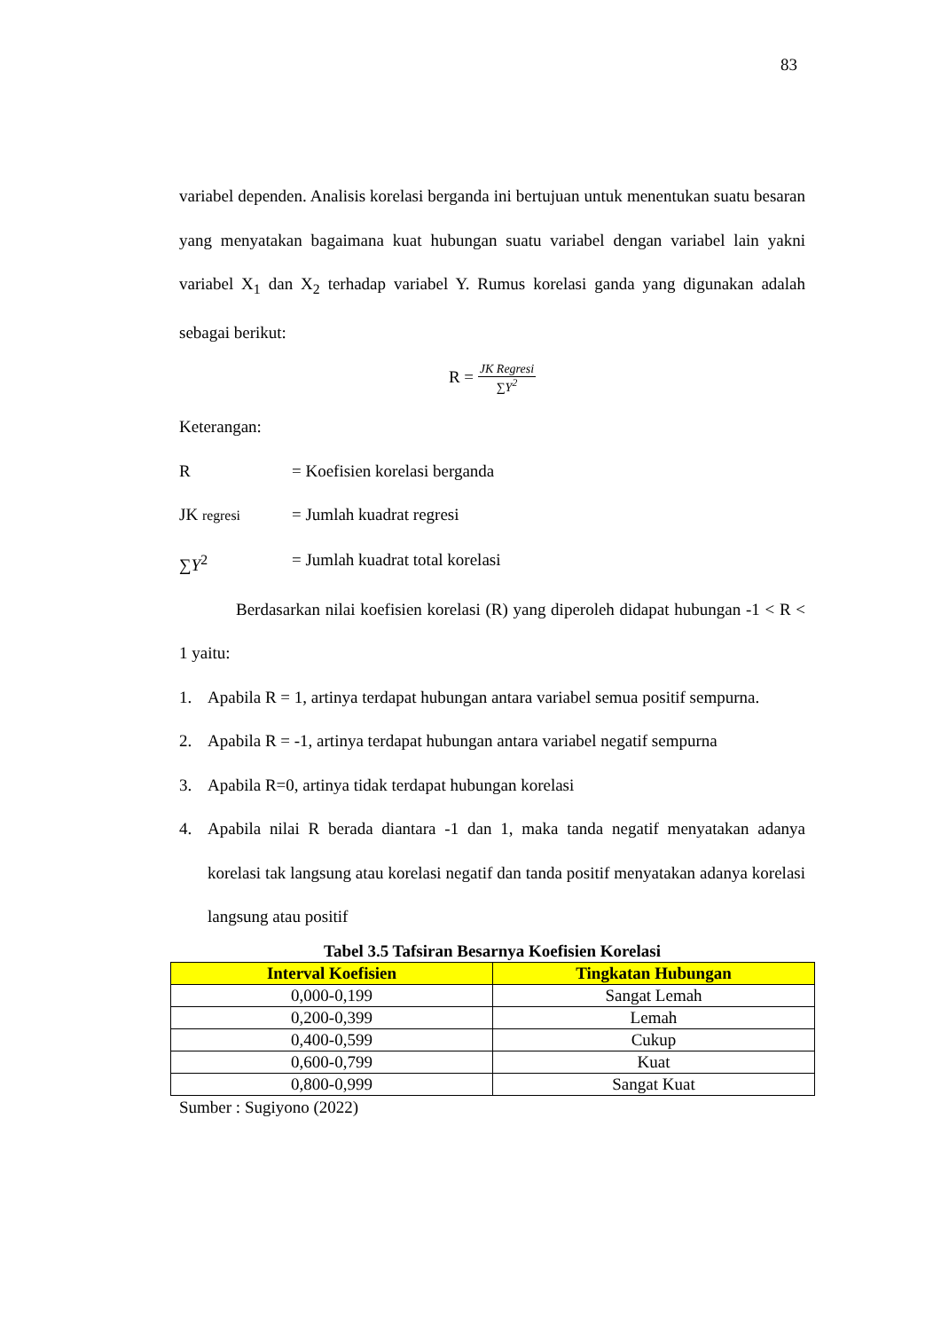83
variabel dependen. Analisis korelasi berganda ini bertujuan untuk menentukan suatu besaran yang menyatakan bagaimana kuat hubungan suatu variabel dengan variabel lain yakni variabel X<sub>1</sub> dan X<sub>2</sub> terhadap variabel Y. Rumus korelasi ganda yang digunakan adalah sebagai berikut:
R = JK Regresi ∑Y<sup>2</sup>
Keterangan:
R = Koefisien korelasi berganda
JK regresi = Jumlah kuadrat regresi
∑Y<sup>2</sup> = Jumlah kuadrat total korelasi
Berdasarkan nilai koefisien korelasi (R) yang diperoleh didapat hubungan -1 < R < 1 yaitu:
1. Apabila R = 1, artinya terdapat hubungan antara variabel semua positif sempurna.
2. Apabila R = -1, artinya terdapat hubungan antara variabel negatif sempurna
3. Apabila R=0, artinya tidak terdapat hubungan korelasi
4. Apabila nilai R berada diantara -1 dan 1, maka tanda negatif menyatakan adanya korelasi tak langsung atau korelasi negatif dan tanda positif menyatakan adanya korelasi langsung atau positif
Tabel 3.5 Tafsiran Besarnya Koefisien Korelasi
| Interval Koefisien | Tingkatan Hubungan |
| --- | --- |
| 0,000-0,199 | Sangat Lemah |
| 0,200-0,399 | Lemah |
| 0,400-0,599 | Cukup |
| 0,600-0,799 | Kuat |
| 0,800-0,999 | Sangat Kuat |
Sumber : Sugiyono (2022)